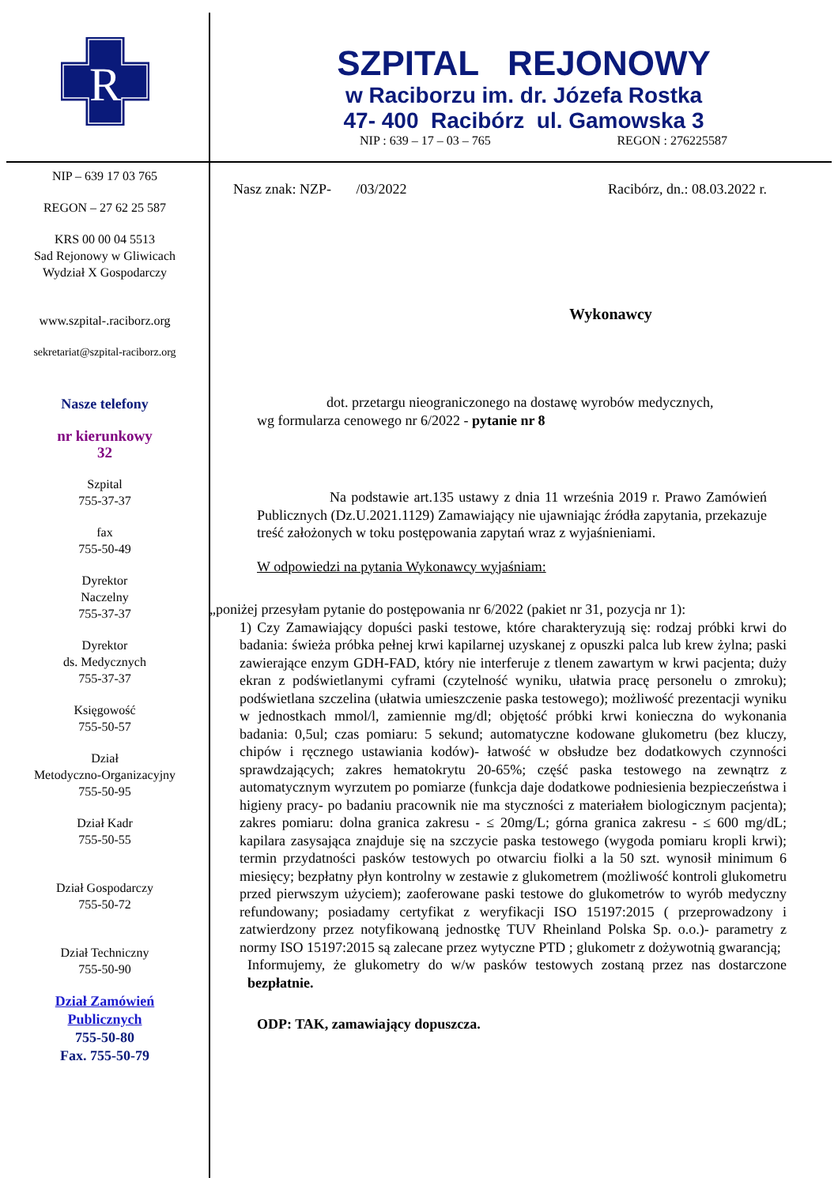R
SZPITAL REJONOWY
w Raciborzu im. dr. Józefa Rostka
47- 400 Racibórz ul. Gamowska 3
NIP : 639 – 17 – 03 – 765 REGON : 276225587
NIP – 639 17 03 765
REGON – 27 62 25 587
KRS 00 00 04 5513
Sad Rejonowy w Gliwicach
Wydział X Gospodarczy
www.szpital-.raciborz.org
sekretariat@szpital-raciborz.org
Nasze telefony
nr kierunkowy
32
Szpital
755-37-37
fax
755-50-49
Dyrektor
Naczelny
755-37-37
Dyrektor
ds. Medycznych
755-37-37
Księgowość
755-50-57
Dział
Metodyczno-Organizacyjny
755-50-95
Dział Kadr
755-50-55
Dział Gospodarczy
755-50-72
Dział Techniczny
755-50-90
Dział Zamówień
Publicznych
755-50-80
Fax. 755-50-79
Nasz znak: NZP- /03/2022 Racibórz, dn.: 08.03.2022 r.
Wykonawcy
dot. przetargu nieograniczonego na dostawę wyrobów medycznych,
wg formularza cenowego nr 6/2022 - pytanie nr 8
Na podstawie art.135 ustawy z dnia 11 września 2019 r. Prawo Zamówień Publicznych (Dz.U.2021.1129) Zamawiający nie ujawniając źródła zapytania, przekazuje treść założonych w toku postępowania zapytań wraz z wyjaśnieniami.
W odpowiedzi na pytania Wykonawcy wyjaśniam:
„poniżej przesyłam pytanie do postępowania nr 6/2022 (pakiet nr 31, pozycja nr 1):
1) Czy Zamawiający dopuści paski testowe, które charakteryzują się: rodzaj próbki krwi do badania: świeża próbka pełnej krwi kapilarnej uzyskanej z opuszki palca lub krew żylna; paski zawierające enzym GDH-FAD, który nie interferuje z tlenem zawartym w krwi pacjenta; duży ekran z podświetlanymi cyframi (czytelność wyniku, ułatwia pracę personelu o zmroku); podświetlana szczelina (ułatwia umieszczenie paska testowego); możliwość prezentacji wyniku w jednostkach mmol/l, zamiennie mg/dl; objętość próbki krwi konieczna do wykonania badania: 0,5ul; czas pomiaru: 5 sekund; automatyczne kodowane glukometru (bez kluczy, chipów i ręcznego ustawiania kodów)- łatwość w obsłudze bez dodatkowych czynności sprawdzających; zakres hematokrytu 20-65%; część paska testowego na zewnątrz z automatycznym wyrzutem po pomiarze (funkcja daje dodatkowe podniesienia bezpieczeństwa i higieny pracy- po badaniu pracownik nie ma styczności z materiałem biologicznym pacjenta); zakres pomiaru: dolna granica zakresu - ≤ 20mg/L; górna granica zakresu - ≤ 600 mg/dL; kapilara zasysająca znajduje się na szczycie paska testowego (wygoda pomiaru kropli krwi); termin przydatności pasków testowych po otwarciu fiolki a la 50 szt. wynosił minimum 6 miesięcy; bezpłatny płyn kontrolny w zestawie z glukometrem (możliwość kontroli glukometru przed pierwszym użyciem); zaoferowane paski testowe do glukometrów to wyrób medyczny refundowany; posiadamy certyfikat z weryfikacji ISO 15197:2015 ( przeprowadzony i zatwierdzony przez notyfikowaną jednostkę TUV Rheinland Polska Sp. o.o.)- parametry z normy ISO 15197:2015 są zalecane przez wytyczne PTD ; glukometr z dożywotnią gwarancją;
Informujemy, że glukometry do w/w pasków testowych zostaną przez nas dostarczone bezpłatnie.
ODP: TAK, zamawiający dopuszcza.